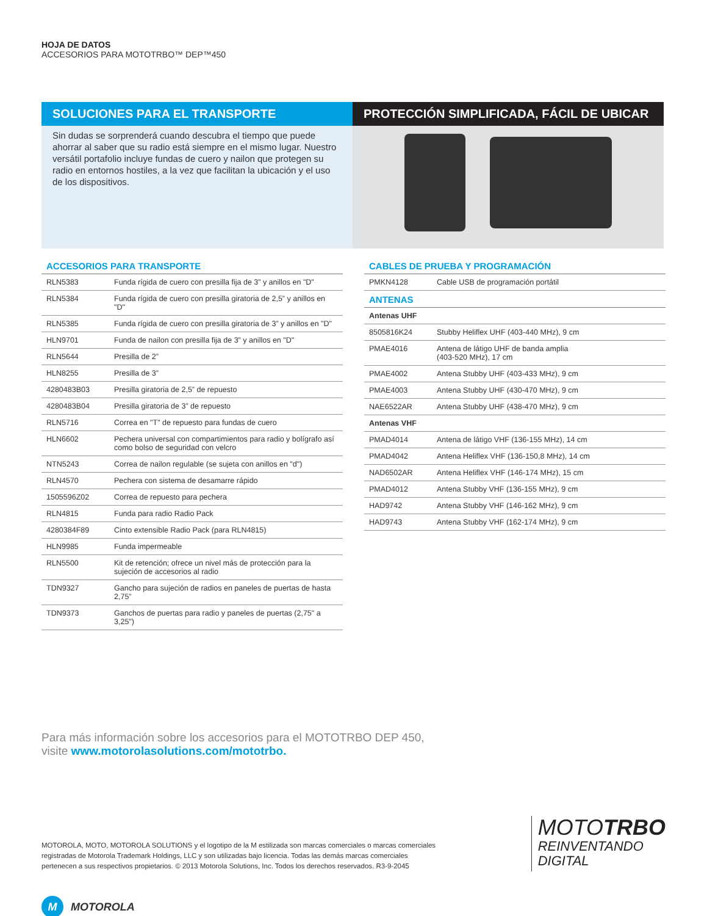HOJA DE DATOS
ACCESORIOS PARA MOTOTRBO™ DEP™450
SOLUCIONES PARA EL TRANSPORTE
Sin dudas se sorprenderá cuando descubra el tiempo que puede ahorrar al saber que su radio está siempre en el mismo lugar. Nuestro versátil portafolio incluye fundas de cuero y nailon que protegen su radio en entornos hostiles, a la vez que facilitan la ubicación y el uso de los dispositivos.
PROTECCIÓN SIMPLIFICADA, FÁCIL DE UBICAR
ACCESORIOS PARA TRANSPORTE
| RLN5383 | Funda rígida de cuero con presilla fija de 3” y anillos en "D" |
| RLN5384 | Funda rígida de cuero con presilla giratoria de 2,5” y anillos en "D" |
| RLN5385 | Funda rígida de cuero con presilla giratoria de 3” y anillos en "D" |
| HLN9701 | Funda de nailon con presilla fija de 3” y anillos en "D" |
| RLN5644 | Presilla de 2” |
| HLN8255 | Presilla de 3” |
| 4280483B03 | Presilla giratoria de 2,5” de repuesto |
| 4280483B04 | Presilla giratoria de 3” de repuesto |
| RLN5716 | Correa en "T" de repuesto para fundas de cuero |
| HLN6602 | Pechera universal con compartimientos para radio y bolígrafo así como bolso de seguridad con velcro |
| NTN5243 | Correa de nailon regulable (se sujeta con anillos en "d") |
| RLN4570 | Pechera con sistema de desamarre rápido |
| 1505596Z02 | Correa de repuesto para pechera |
| RLN4815 | Funda para radio Radio Pack |
| 4280384F89 | Cinto extensible Radio Pack (para RLN4815) |
| HLN9985 | Funda impermeable |
| RLN5500 | Kit de retención; ofrece un nivel más de protección para la sujeción de accesorios al radio |
| TDN9327 | Gancho para sujeción de radios en paneles de puertas de hasta 2,75” |
| TDN9373 | Ganchos de puertas para radio y paneles de puertas (2,75" a 3,25") |
CABLES DE PRUEBA Y PROGRAMACIÓN
| PMKN4128 | Cable USB de programación portátil |
ANTENAS
| Antenas UHF | |
| 8505816K24 | Stubby Heliflex UHF (403-440 MHz), 9 cm |
| PMAE4016 | Antena de látigo UHF de banda amplia (403-520 MHz), 17 cm |
| PMAE4002 | Antena Stubby UHF (403-433 MHz), 9 cm |
| PMAE4003 | Antena Stubby UHF (430-470 MHz), 9 cm |
| NAE6522AR | Antena Stubby UHF (438-470 MHz), 9 cm |
| Antenas VHF | |
| PMAD4014 | Antena de látigo VHF (136-155 MHz), 14 cm |
| PMAD4042 | Antena Heliflex VHF (136-150,8 MHz), 14 cm |
| NAD6502AR | Antena Heliflex VHF (146-174 MHz), 15 cm |
| PMAD4012 | Antena Stubby VHF (136-155 MHz), 9 cm |
| HAD9742 | Antena Stubby VHF (146-162 MHz), 9 cm |
| HAD9743 | Antena Stubby VHF (162-174 MHz), 9 cm |
Para más información sobre los accesorios para el MOTOTRBO DEP 450,
visite www.motorolasolutions.com/mototrbo.
MOTOROLA, MOTO, MOTOROLA SOLUTIONS y el logotipo de la M estilizada son marcas comerciales o marcas comerciales registradas de Motorola Trademark Holdings, LLC y son utilizadas bajo licencia. Todas las demás marcas comerciales pertenecen a sus respectivos propietarios. © 2013 Motorola Solutions, Inc. Todos los derechos reservados. R3-9-2045
MOTOTRBO
REINVENTANDO
DIGITAL
M MOTOROLA